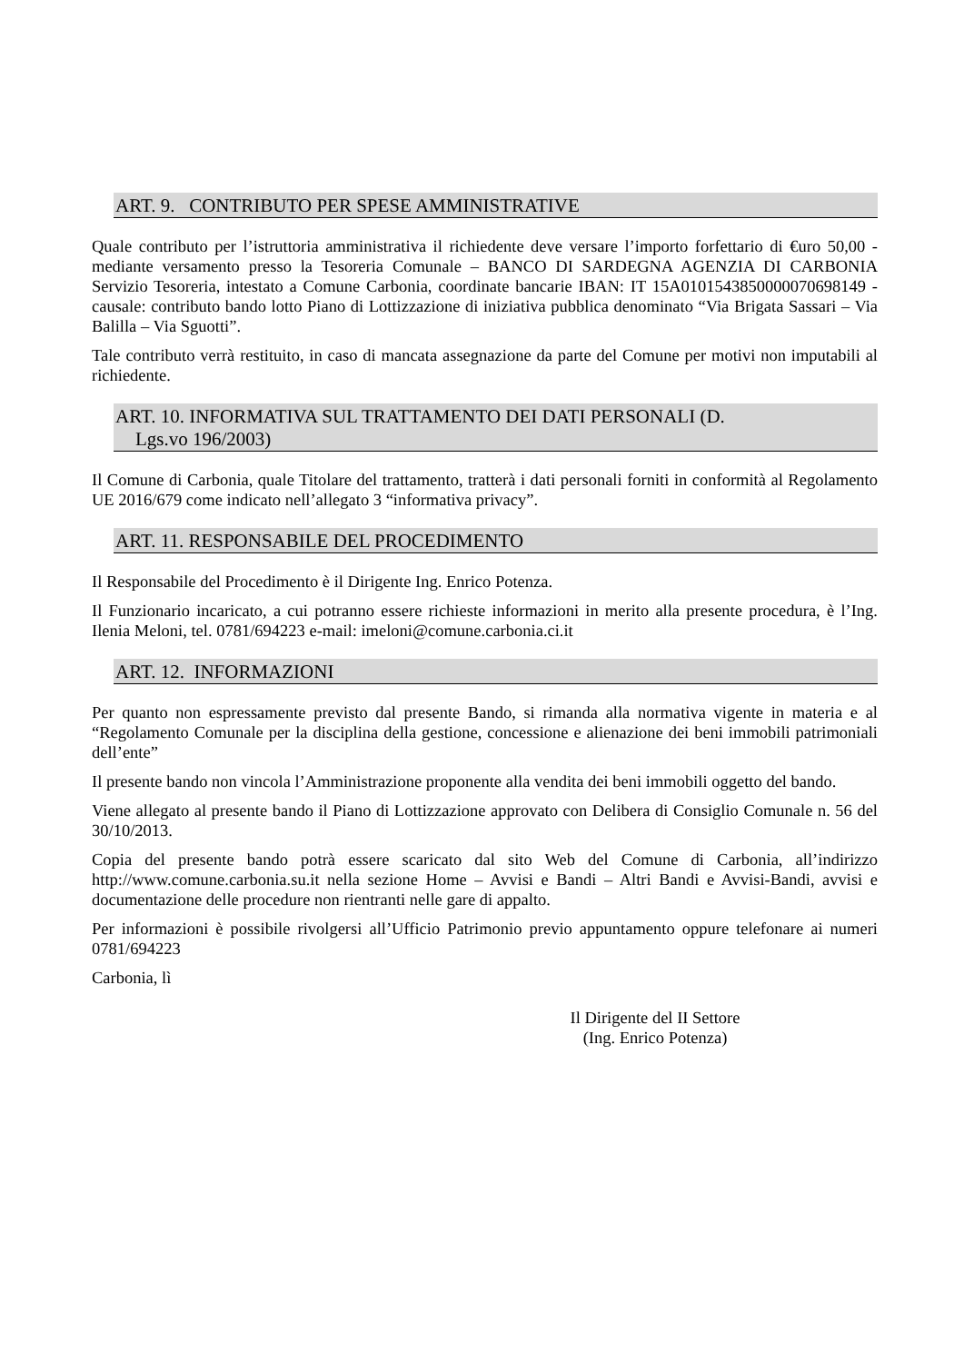ART. 9. CONTRIBUTO PER SPESE AMMINISTRATIVE
Quale contributo per l’istruttoria amministrativa il richiedente deve versare l’importo forfettario di €uro 50,00 - mediante versamento presso la Tesoreria Comunale – BANCO DI SARDEGNA AGENZIA DI CARBONIA Servizio Tesoreria, intestato a Comune Carbonia, coordinate bancarie IBAN: IT 15A0101543850000070698149 - causale: contributo bando lotto Piano di Lottizzazione di iniziativa pubblica denominato “Via Brigata Sassari – Via Balilla – Via Sguotti”.
Tale contributo verrà restituito, in caso di mancata assegnazione da parte del Comune per motivi non imputabili al richiedente.
ART. 10. INFORMATIVA SUL TRATTAMENTO DEI DATI PERSONALI (D.
Lgs.vo 196/2003)
Il Comune di Carbonia, quale Titolare del trattamento, tratterà i dati personali forniti in conformità al Regolamento UE 2016/679 come indicato nell’allegato 3 “informativa privacy”.
ART. 11. RESPONSABILE DEL PROCEDIMENTO
Il Responsabile del Procedimento è il Dirigente Ing. Enrico Potenza.
Il Funzionario incaricato, a cui potranno essere richieste informazioni in merito alla presente procedura, è l’Ing. Ilenia Meloni, tel. 0781/694223 e-mail: imeloni@comune.carbonia.ci.it
ART. 12. INFORMAZIONI
Per quanto non espressamente previsto dal presente Bando, si rimanda alla normativa vigente in materia e al “Regolamento Comunale per la disciplina della gestione, concessione e alienazione dei beni immobili patrimoniali dell’ente”
Il presente bando non vincola l’Amministrazione proponente alla vendita dei beni immobili oggetto del bando.
Viene allegato al presente bando il Piano di Lottizzazione approvato con Delibera di Consiglio Comunale n. 56 del 30/10/2013.
Copia del presente bando potrà essere scaricato dal sito Web del Comune di Carbonia, all’indirizzo http://www.comune.carbonia.su.it nella sezione Home – Avvisi e Bandi – Altri Bandi e Avvisi-Bandi, avvisi e documentazione delle procedure non rientranti nelle gare di appalto.
Per informazioni è possibile rivolgersi all’Ufficio Patrimonio previo appuntamento oppure telefonare ai numeri 0781/694223
Carbonia, lì
Il Dirigente del II Settore
(Ing. Enrico Potenza)